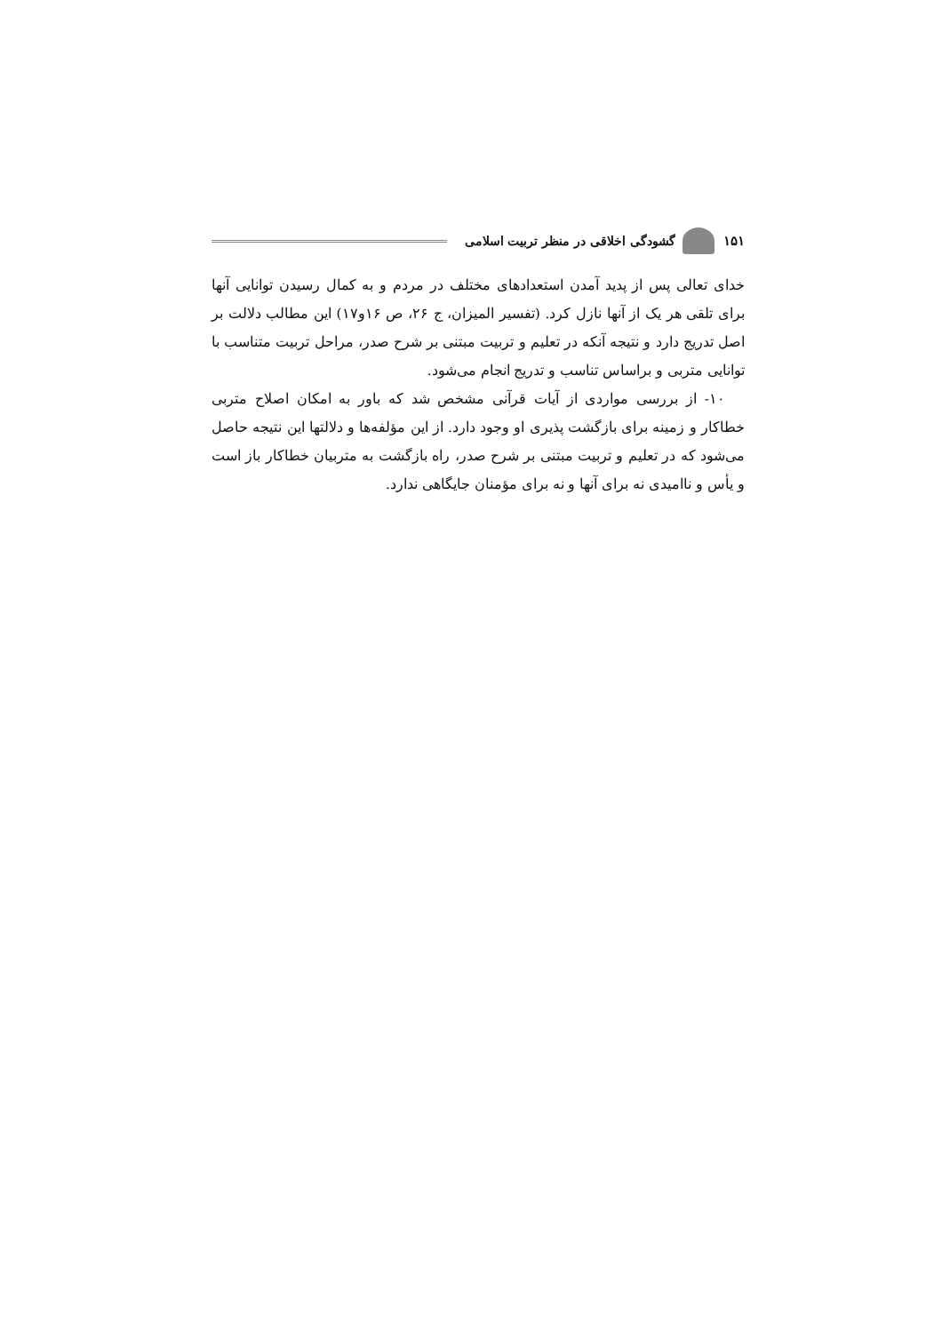۱۵۱
گشودگی اخلاقی در منظر تربیت اسلامی
خدای تعالی پس از پدید آمدن استعدادهای مختلف در مردم و به کمال رسیدن توانایی آنها برای تلقی هر یک از آنها نازل کرد. (تفسیر المیزان، ج ۲۶، ص ۱۶و۱۷) این مطالب دلالت بر اصل تدریج دارد و نتیجه آنکه در تعلیم و تربیت مبتنی بر شرح صدر، مراحل تربیت متناسب با توانایی متربی و براساس تناسب و تدریج انجام می‌شود.
۱۰- از بررسی مواردی از آیات قرآنی مشخص شد که باور به امکان اصلاح متربی خطاکار و زمینه برای بازگشت پذیری او وجود دارد. از این مؤلفه‌ها و دلالتها این نتیجه حاصل می‌شود که در تعلیم و تربیت مبتنی بر شرح صدر، راه بازگشت به متربیان خطاکار باز است و یأس و ناامیدی نه برای آنها و نه برای مؤمنان جایگاهی ندارد.